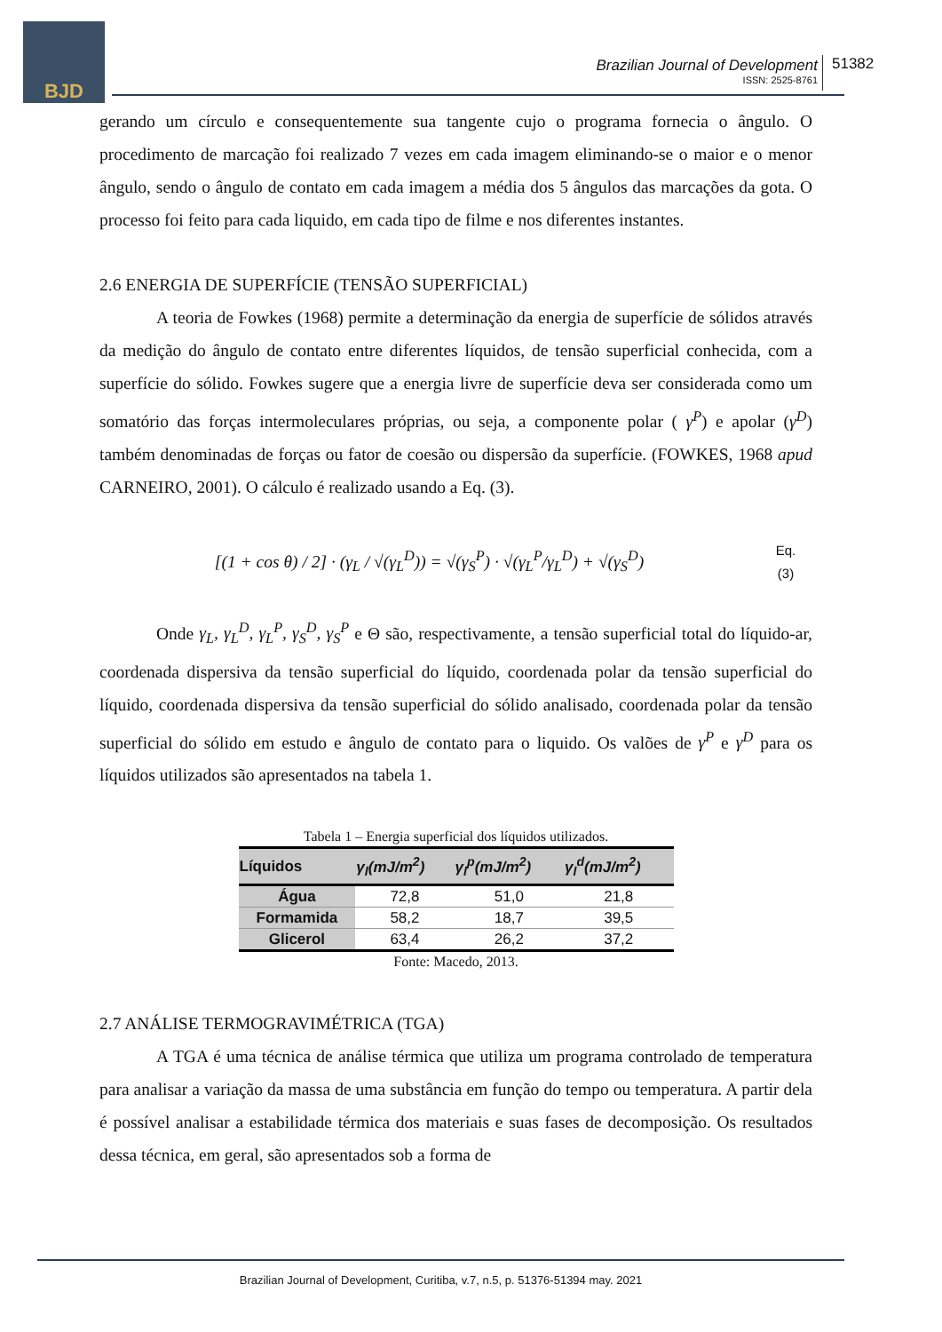BJD
Brazilian Journal of Development
ISSN: 2525-8761
51382
gerando um círculo e consequentemente sua tangente cujo o programa fornecia o ângulo. O procedimento de marcação foi realizado 7 vezes em cada imagem eliminando-se o maior e o menor ângulo, sendo o ângulo de contato em cada imagem a média dos 5 ângulos das marcações da gota. O processo foi feito para cada liquido, em cada tipo de filme e nos diferentes instantes.
2.6 ENERGIA DE SUPERFÍCIE (TENSÃO SUPERFICIAL)
A teoria de Fowkes (1968) permite a determinação da energia de superfície de sólidos através da medição do ângulo de contato entre diferentes líquidos, de tensão superficial conhecida, com a superfície do sólido. Fowkes sugere que a energia livre de superfície deva ser considerada como um somatório das forças intermoleculares próprias, ou seja, a componente polar ( γ<sup>P</sup>) e apolar (γ<sup>D</sup>) também denominadas de forças ou fator de coesão ou dispersão da superfície. (FOWKES, 1968 apud CARNEIRO, 2001). O cálculo é realizado usando a Eq. (3).
[(1 + cos θ) / 2] · (γ<sub>L</sub> / √(γ<sub>L</sub><sup>D</sup>)) = √(γ<sub>S</sub><sup>P</sup>) · √(γ<sub>L</sub><sup>P</sup>/γ<sub>L</sub><sup>D</sup>) + √(γ<sub>S</sub><sup>D</sup>)
Eq.
(3)
Onde γ<sub>L</sub>, γ<sub>L</sub><sup>D</sup>, γ<sub>L</sub><sup>P</sup>, γ<sub>S</sub><sup>D</sup>, γ<sub>S</sub><sup>P</sup> e Θ são, respectivamente, a tensão superficial total do líquido-ar, coordenada dispersiva da tensão superficial do líquido, coordenada polar da tensão superficial do líquido, coordenada dispersiva da tensão superficial do sólido analisado, coordenada polar da tensão superficial do sólido em estudo e ângulo de contato para o liquido. Os valões de γ<sup>P</sup> e γ<sup>D</sup> para os líquidos utilizados são apresentados na tabela 1.
Tabela 1 – Energia superficial dos líquidos utilizados.
| Líquidos | γ<sub>l</sub>(mJ/m<sup>2</sup>) | γ<sub>l</sub><sup>p</sup>(mJ/m<sup>2</sup>) | γ<sub>l</sub><sup>d</sup>(mJ/m<sup>2</sup>) |
| --- | --- | --- | --- |
| Água | 72,8 | 51,0 | 21,8 |
| Formamida | 58,2 | 18,7 | 39,5 |
| Glicerol | 63,4 | 26,2 | 37,2 |
Fonte: Macedo, 2013.
2.7 ANÁLISE TERMOGRAVIMÉTRICA (TGA)
A TGA é uma técnica de análise térmica que utiliza um programa controlado de temperatura para analisar a variação da massa de uma substância em função do tempo ou temperatura. A partir dela é possível analisar a estabilidade térmica dos materiais e suas fases de decomposição. Os resultados dessa técnica, em geral, são apresentados sob a forma de
Brazilian Journal of Development, Curitiba, v.7, n.5, p. 51376-51394 may. 2021